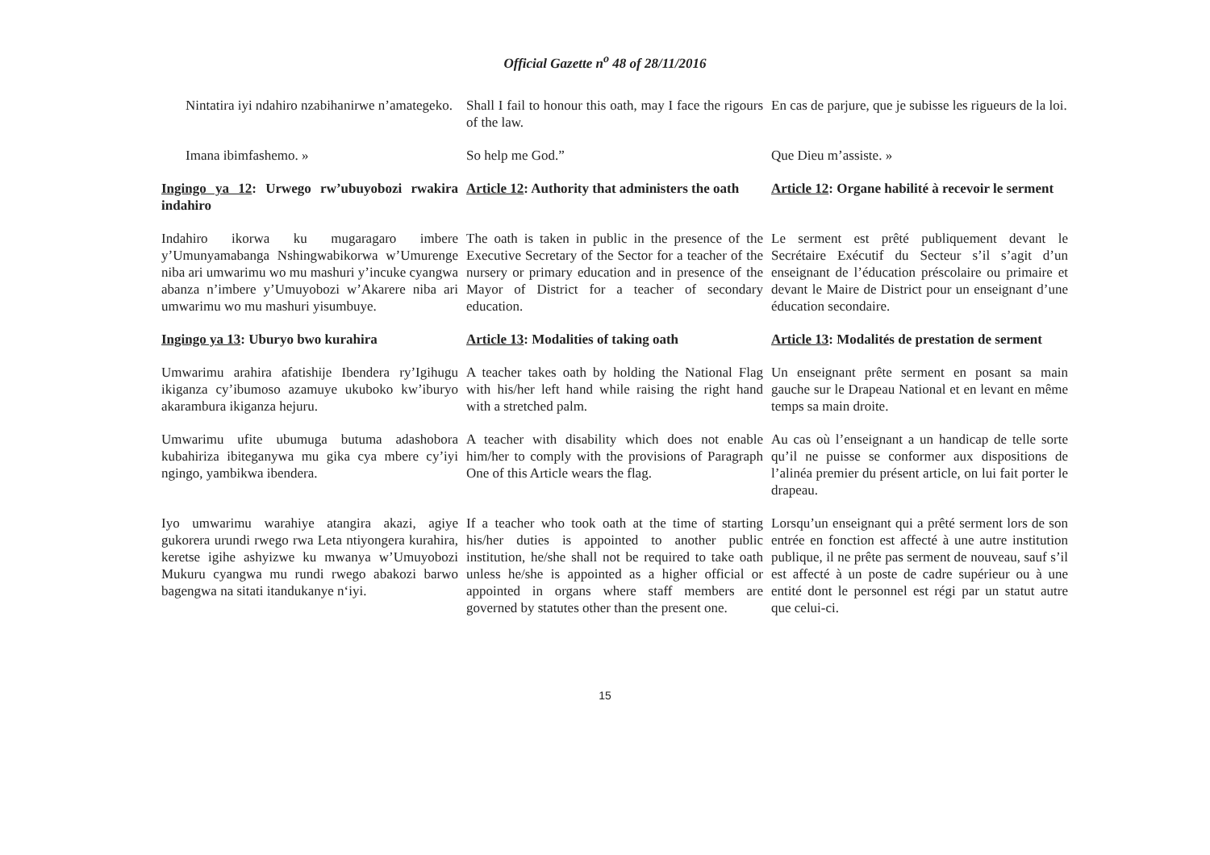Official Gazette n<sup>o</sup> 48 of 28/11/2016
Nintatira iyi ndahiro nzabihanirwe n’amategeko.
Shall I fail to honour this oath, may I face the rigours of the law.
En cas de parjure, que je subisse les rigueurs de la loi.
Imana ibimfashemo. » So help me God.” Que Dieu m’assiste. »
Ingingo ya 12: Urwego rw’ubuyobozi rwakira indahiro
Article 12: Authority that administers the oath
Article 12: Organe habilité à recevoir le serment
Indahiro ikorwa ku mugaragaro imbere y’Umunyamabanga Nshingwabikorwa w’Umurenge niba ari umwarimu wo mu mashuri y’incuke cyangwa abanza n’imbere y’Umuyobozi w’Akarere niba ari umwarimu wo mu mashuri yisumbuye.
The oath is taken in public in the presence of the Executive Secretary of the Sector for a teacher of the nursery or primary education and in presence of the Mayor of District for a teacher of secondary education.
Le serment est prêté publiquement devant le Secrétaire Exécutif du Secteur s’il s’agit d’un enseignant de l’éducation préscolaire ou primaire et devant le Maire de District pour un enseignant d’une éducation secondaire.
Ingingo ya 13: Uburyo bwo kurahira Article 13: Modalities of taking oath
Article 13: Modalités de prestation de serment
Umwarimu arahira afatishije Ibendera ry’Igihugu ikiganza cy’ibumoso azamuye ukuboko kw’iburyo akarambura ikiganza hejuru.
A teacher takes oath by holding the National Flag with his/her left hand while raising the right hand with a stretched palm.
Un enseignant prête serment en posant sa main gauche sur le Drapeau National et en levant en même temps sa main droite.
Umwarimu ufite ubumuga butuma adashobora kubahiriza ibiteganywa mu gika cya mbere cy’iyi ngingo, yambikwa ibendera.
A teacher with disability which does not enable him/her to comply with the provisions of Paragraph One of this Article wears the flag.
Au cas où l’enseignant a un handicap de telle sorte qu’il ne puisse se conformer aux dispositions de l’alinéa premier du présent article, on lui fait porter le drapeau.
Iyo umwarimu warahiye atangira akazi, agiye gukorera urundi rwego rwa Leta ntiyongera kurahira, keretse igihe ashyizwe ku mwanya w’Umuyobozi Mukuru cyangwa mu rundi rwego abakozi barwo bagengwa na sitati itandukanye n‘iyi.
If a teacher who took oath at the time of starting his/her duties is appointed to another public institution, he/she shall not be required to take oath unless he/she is appointed as a higher official or appointed in organs where staff members are governed by statutes other than the present one.
Lorsqu’un enseignant qui a prêté serment lors de son entrée en fonction est affecté à une autre institution publique, il ne prête pas serment de nouveau, sauf s’il est affecté à un poste de cadre supérieur ou à une entité dont le personnel est régi par un statut autre que celui-ci.
15